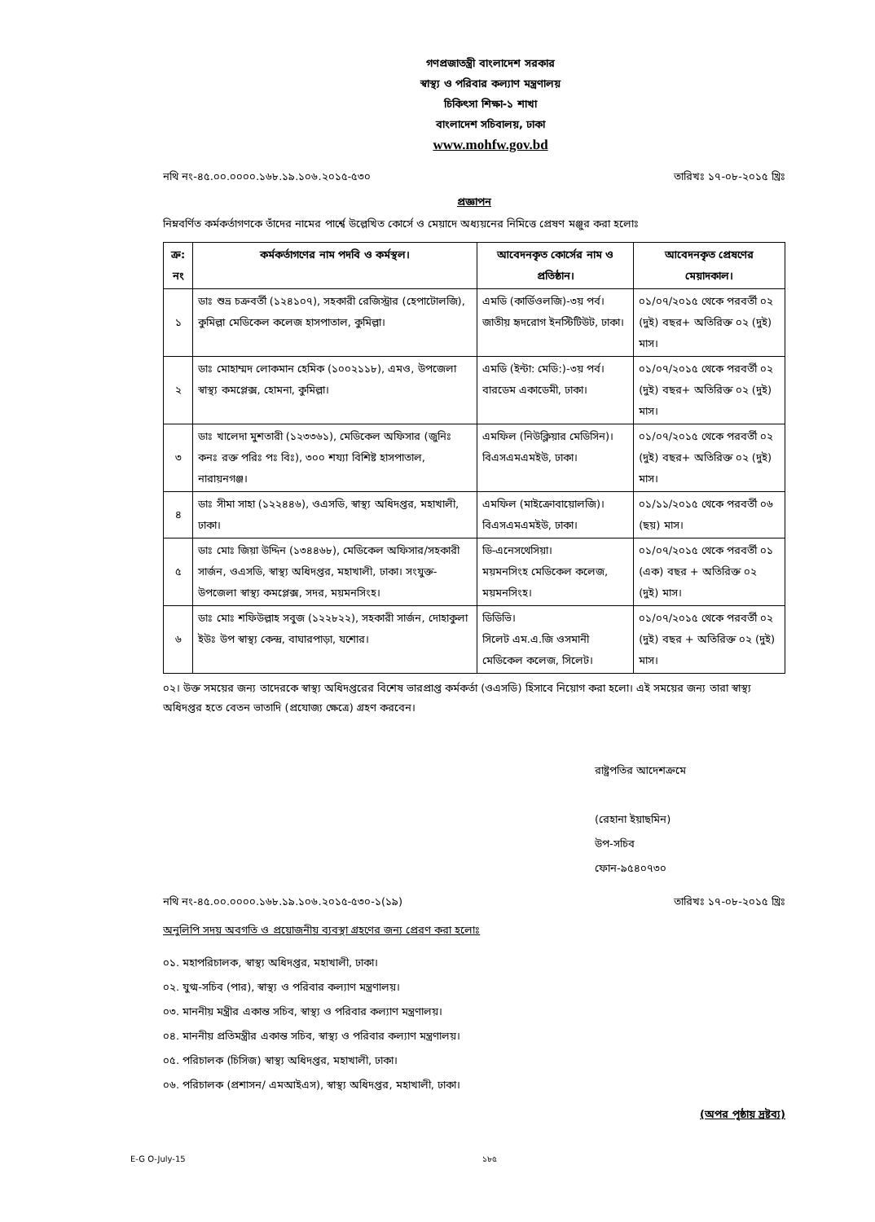গণপ্রজাতন্ত্রী বাংলাদেশ সরকার
স্বাস্থ্য ও পরিবার কল্যাণ মন্ত্রণালয়
চিকিৎসা শিক্ষা-১ শাখা
বাংলাদেশ সচিবালয়, ঢাকা
www.mohfw.gov.bd
নথি নং-৪৫.০০.০০০০.১৬৮.১৯.১০৬.২০১৫-৫৩০ তারিখঃ ১৭-০৮-২০১৫ খ্রিঃ
প্রজ্ঞাপন
নিম্নবর্ণিত কর্মকর্তাগণকে তাঁদের নামের পার্শ্বে উল্লেখিত কোর্সে ও মেয়াদে অধ্যয়নের নিমিত্তে প্রেষণ মঞ্জুর করা হলোঃ
| ক্র: নং | কর্মকর্তাগণের নাম পদবি ও কর্মস্থল। | আবেদনকৃত কোর্সের নাম ও প্রতিষ্ঠান। | আবেদনকৃত প্রেষণের মেয়াদকাল। |
| --- | --- | --- | --- |
| ১ | ডাঃ শুভ্র চক্রবর্তী (১২৪১০৭), সহকারী রেজিস্ট্রার (হেপাটোলজি), কুমিল্লা মেডিকেল কলেজ হাসপাতাল, কুমিল্লা। | এমডি (কার্ডিওলজি)-৩য় পর্ব। জাতীয় হৃদরোগ ইনস্টিটিউট, ঢাকা। | ০১/০৭/২০১৫ থেকে পরবর্তী ০২ (দুই) বছর+ অতিরিক্ত ০২ (দুই) মাস। |
| ২ | ডাঃ মোহাম্মদ লোকমান হেমিক (১০০২১১৮), এমও, উপজেলা স্বাস্থ্য কমপ্লেক্স, হোমনা, কুমিল্লা। | এমডি (ইন্টা: মেডি:)-৩য় পর্ব। বারডেম একাডেমী, ঢাকা। | ০১/০৭/২০১৫ থেকে পরবর্তী ০২ (দুই) বছর+ অতিরিক্ত ০২ (দুই) মাস। |
| ৩ | ডাঃ খালেদা মুশতারী (১২৩৩৬১), মেডিকেল অফিসার (জুনিঃ কনঃ রক্ত পরিঃ পঃ বিঃ), ৩০০ শয্যা বিশিষ্ট হাসপাতাল, নারায়নগঞ্জ। | এমফিল (নিউক্লিয়ার মেডিসিন)। বিএসএমএমইউ, ঢাকা। | ০১/০৭/২০১৫ থেকে পরবর্তী ০২ (দুই) বছর+ অতিরিক্ত ০২ (দুই) মাস। |
| ৪ | ডাঃ সীমা সাহা (১২২৪৪৬), ওএসডি, স্বাস্থ্য অধিদপ্তর, মহাখালী, ঢাকা। | এমফিল (মাইক্রোবায়োলজি)। বিএসএমএমইউ, ঢাকা। | ০১/১১/২০১৫ থেকে পরবর্তী ০৬ (ছয়) মাস। |
| ৫ | ডাঃ মোঃ জিয়া উদ্দিন (১৩৪৪৬৮), মেডিকেল অফিসার/সহকারী সার্জন, ওএসডি, স্বাস্থ্য অধিদপ্তর, মহাখালী, ঢাকা। সংযুক্ত- উপজেলা স্বাস্থ্য কমপ্লেক্স, সদর, ময়মনসিংহ। | ডি-এনেসথেসিয়া। ময়মনসিংহ মেডিকেল কলেজ, ময়মনসিংহ। | ০১/০৭/২০১৫ থেকে পরবর্তী ০১ (এক) বছর + অতিরিক্ত ০২ (দুই) মাস। |
| ৬ | ডাঃ মোঃ শফিউল্লাহ সবুজ (১২২৮২২), সহকারী সার্জন, দোহাকুলা ইউঃ উপ স্বাস্থ্য কেন্দ্র, বাঘারপাড়া, যশোর। | ডিডিভি। সিলেট এম.এ.জি ওসমানী মেডিকেল কলেজ, সিলেট। | ০১/০৭/২০১৫ থেকে পরবর্তী ০২ (দুই) বছর + অতিরিক্ত ০২ (দুই) মাস। |
০২। উক্ত সময়ের জন্য তাদেরকে স্বাস্থ্য অধিদপ্তরের বিশেষ ভারপ্রাপ্ত কর্মকর্তা (ওএসডি) হিসাবে নিয়োগ করা হলো। এই সময়ের জন্য তারা স্বাস্থ্য অধিদপ্তর হতে বেতন ভাতাদি (প্রযোজ্য ক্ষেত্রে) গ্রহণ করবেন।
রাষ্ট্রপতির আদেশক্রমে
(রেহানা ইয়াছমিন)
উপ-সচিব
ফোন-৯৫৪০৭৩০
নথি নং-৪৫.০০.০০০০.১৬৮.১৯.১০৬.২০১৫-৫৩০-১(১৯) তারিখঃ ১৭-০৮-২০১৫ খ্রিঃ
অনুলিপি সদয় অবগতি ও প্রয়োজনীয় ব্যবস্থা গ্রহণের জন্য প্রেরণ করা হলোঃ
০১. মহাপরিচালক, স্বাস্থ্য অধিদপ্তর, মহাখালী, ঢাকা।
০২. যুগ্ম-সচিব (পার), স্বাস্থ্য ও পরিবার কল্যাণ মন্ত্রণালয়।
০৩. মাননীয় মন্ত্রীর একান্ত সচিব, স্বাস্থ্য ও পরিবার কল্যাণ মন্ত্রণালয়।
০৪. মাননীয় প্রতিমন্ত্রীর একান্ত সচিব, স্বাস্থ্য ও পরিবার কল্যাণ মন্ত্রণালয়।
০৫. পরিচালক (চিসিজ) স্বাস্থ্য অধিদপ্তর, মহাখালী, ঢাকা।
০৬. পরিচালক (প্রশাসন/ এমআইএস), স্বাস্থ্য অধিদপ্তর, মহাখালী, ঢাকা।
(অপর পৃষ্ঠায় দ্রষ্টব্য)
E-G O-July-15 ১৮৫